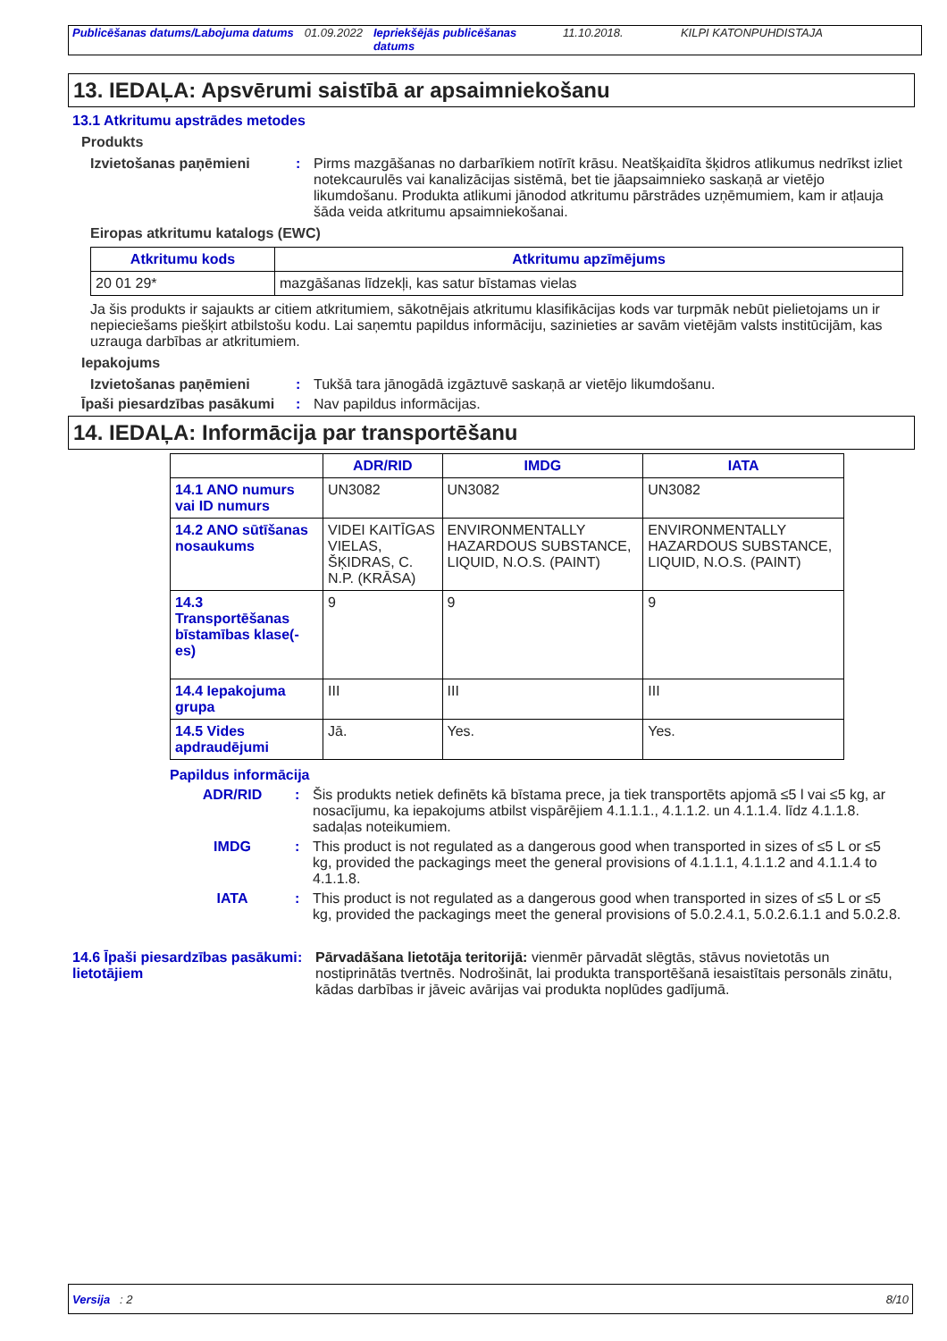Publicēšanas datums/Labojuma datums
01.09.2022 Iepriekšējās publicēšanas datums
11.10.2018. KILPI KATONPUHDISTAJA
13. IEDAĻA: Apsvērumi saistībā ar apsaimniekošanu
13.1 Atkritumu apstrādes metodes
Produkts
Izvietošanas paņēmieni : Pirms mazgāšanas no darbarīkiem notīrīt krāsu. Neatšķaidīta šķidros atlikumus nedrīkst izliet notekcaurulēs vai kanalizācijas sistēmā, bet tie jāapsaimnieko saskaņā ar vietējo likumdošanu. Produkta atlikumi jānodod atkritumu pārstrādes uzņēmumiem, kam ir atļauja šāda veida atkritumu apsaimniekošanai.
Eiropas atkritumu katalogs (EWC)
| Atkritumu kods | Atkritumu apzīmējums |
| --- | --- |
| 20 01 29* | mazgāšanas līdzekļi, kas satur bīstamas vielas |
Ja šis produkts ir sajaukts ar citiem atkritumiem, sākotnējais atkritumu klasifikācijas kods var turpmāk nebūt pielietojams un ir nepieciešams piešķirt atbilstošu kodu. Lai saņemtu papildus informāciju, sazinieties ar savām vietējām valsts institūcijām, kas uzrauga darbības ar atkritumiem.
Iepakojums
Izvietošanas paņēmieni : Tukšā tara jānogādā izgāztuvē saskaņā ar vietējo likumdošanu.
Īpaši piesardzības pasākumi
: Nav papildus informācijas.
14. IEDAĻA: Informācija par transportēšanu
| | ADR/RID | IMDG | IATA |
| --- | --- | --- | --- |
| 14.1 ANO numurs vai ID numurs | UN3082 | UN3082 | UN3082 |
| 14.2 ANO sūtīšanas nosaukums | VIDEI KAITĪGAS VIELAS, ŠĶIDRAS, C. N.P. (KRĀSA) | ENVIRONMENTALLY HAZARDOUS SUBSTANCE, LIQUID, N.O.S. (PAINT) | ENVIRONMENTALLY HAZARDOUS SUBSTANCE, LIQUID, N.O.S. (PAINT) |
| 14.3 Transportēšanas bīstamības klase(-es) | 9 | 9 | 9 |
| 14.4 Iepakojuma grupa | III | III | III |
| 14.5 Vides apdraudējumi | Jā. | Yes. | Yes. |
Papildus informācija
ADR/RID : Šis produkts netiek definēts kā bīstama prece, ja tiek transportēts apjomā ≤5 l vai ≤5 kg, ar nosacījumu, ka iepakojums atbilst vispārējiem 4.1.1.1., 4.1.1.2. un 4.1.1.4. līdz 4.1.1.8. sadaļas noteikumiem.
IMDG : This product is not regulated as a dangerous good when transported in sizes of ≤5 L or ≤5 kg, provided the packagings meet the general provisions of 4.1.1.1, 4.1.1.2 and 4.1.1.4 to 4.1.1.8.
IATA : This product is not regulated as a dangerous good when transported in sizes of ≤5 L or ≤5 kg, provided the packagings meet the general provisions of 5.0.2.4.1, 5.0.2.6.1.1 and 5.0.2.8.
14.6 Īpaši piesardzības pasākumi lietotājiem
: Pārvadāšana lietotāja teritorijā: vienmēr pārvadāt slēgtās, stāvus novietotās un nostiprinātās tvertnēs. Nodrošināt, lai produkta transportēšanā iesaistītais personāls zinātu, kādas darbības ir jāveic avārijas vai produkta noplūdes gadījumā.
Versija : 2 8/10